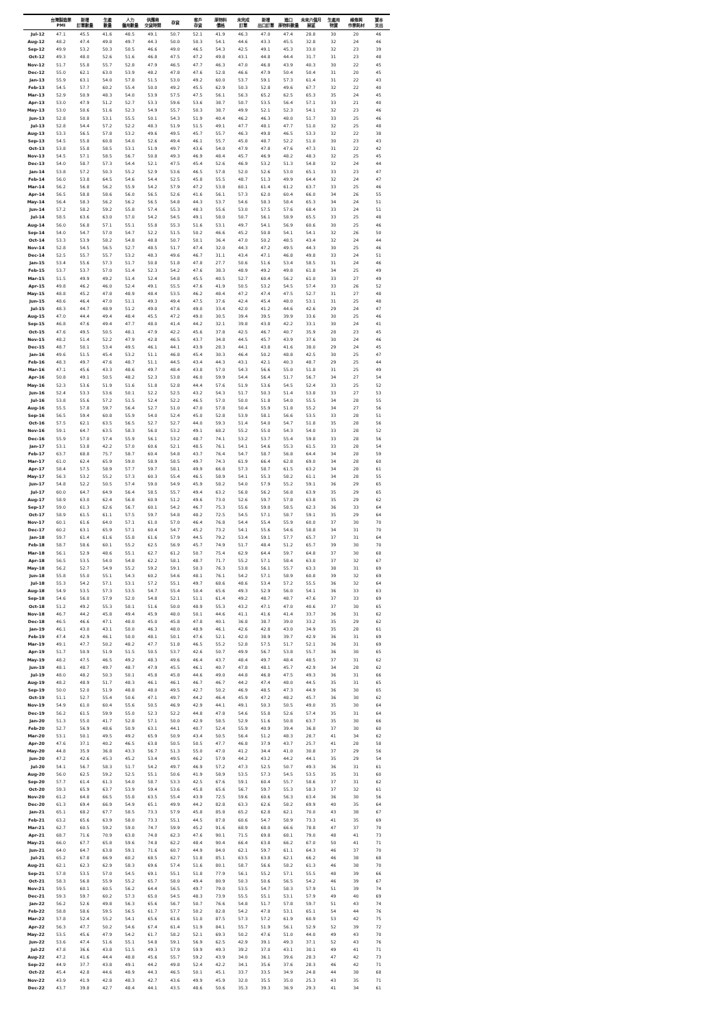| | 台灣製造業 PMI | 新增 訂單數量 | 生產 數量 | 人力 僱用數量 | 供應商 交貨時間 | 存貨 | 客戶 存貨 | 原物料 價格 | 未完成 訂單 | 新增 出口訂單 | 進口 原物料數量 | 未來六個月 展望 | 生產用 物資 | 維修與 作業耗材 | 資本 支出 |
| --- | --- | --- | --- | --- | --- | --- | --- | --- | --- | --- | --- | --- | --- | --- | --- |
| Jul-12 | 47.1 | 45.5 | 41.6 | 48.5 | 49.1 | 50.7 | 52.1 | 41.9 | 46.3 | 47.0 | 47.4 | 28.8 | 30 | 20 | 46 |
| Aug-12 | 48.2 | 47.4 | 49.8 | 49.7 | 44.3 | 50.0 | 50.3 | 54.1 | 44.6 | 43.3 | 45.5 | 32.8 | 32 | 24 | 46 |
| Sep-12 | 49.9 | 53.2 | 50.3 | 50.5 | 46.6 | 49.0 | 46.5 | 54.3 | 42.5 | 49.1 | 45.3 | 33.0 | 32 | 23 | 39 |
| Oct-12 | 49.3 | 48.0 | 52.6 | 51.6 | 46.8 | 47.5 | 47.2 | 49.8 | 43.1 | 44.8 | 44.4 | 31.7 | 31 | 23 | 48 |
| Nov-12 | 51.7 | 55.8 | 55.7 | 52.8 | 47.9 | 46.5 | 47.7 | 46.3 | 47.0 | 46.8 | 43.9 | 40.3 | 30 | 22 | 45 |
| Dec-12 | 55.0 | 62.1 | 63.0 | 53.9 | 48.2 | 47.8 | 47.6 | 52.8 | 46.6 | 47.9 | 50.4 | 50.4 | 31 | 20 | 45 |
| Jan-13 | 55.9 | 63.1 | 54.0 | 57.8 | 51.5 | 53.0 | 49.2 | 60.0 | 53.7 | 59.1 | 57.3 | 61.4 | 31 | 22 | 43 |
| Feb-13 | 54.5 | 57.7 | 60.2 | 55.4 | 50.0 | 49.2 | 45.5 | 62.9 | 50.3 | 52.8 | 49.6 | 67.7 | 32 | 22 | 40 |
| Mar-13 | 52.9 | 50.9 | 48.3 | 54.0 | 53.9 | 57.5 | 47.5 | 56.1 | 56.3 | 65.2 | 62.5 | 65.3 | 35 | 24 | 45 |
| Apr-13 | 53.0 | 47.9 | 51.2 | 52.7 | 53.3 | 59.6 | 53.6 | 38.7 | 50.7 | 53.5 | 56.4 | 57.1 | 33 | 21 | 40 |
| May-13 | 53.0 | 50.6 | 51.6 | 52.3 | 54.9 | 55.7 | 50.3 | 38.7 | 49.9 | 52.1 | 52.3 | 54.1 | 32 | 23 | 46 |
| Jun-13 | 52.8 | 50.8 | 53.1 | 55.5 | 50.1 | 54.3 | 51.9 | 40.4 | 46.2 | 46.3 | 48.0 | 51.7 | 33 | 25 | 46 |
| Jul-13 | 52.8 | 54.4 | 57.2 | 52.2 | 48.3 | 51.9 | 51.5 | 49.1 | 47.7 | 48.1 | 47.7 | 51.0 | 32 | 25 | 48 |
| Aug-13 | 53.3 | 56.5 | 57.8 | 53.2 | 49.6 | 49.5 | 45.7 | 55.7 | 46.3 | 49.8 | 46.5 | 53.3 | 32 | 22 | 38 |
| Sep-13 | 54.5 | 55.8 | 60.8 | 54.0 | 52.6 | 49.4 | 46.1 | 55.7 | 45.8 | 48.7 | 52.2 | 51.0 | 30 | 23 | 43 |
| Oct-13 | 53.8 | 55.8 | 58.5 | 53.1 | 51.9 | 49.7 | 43.6 | 54.0 | 47.9 | 47.8 | 47.6 | 47.3 | 31 | 22 | 42 |
| Nov-13 | 54.5 | 57.1 | 58.5 | 56.7 | 50.8 | 49.3 | 46.9 | 48.4 | 45.7 | 46.9 | 48.2 | 48.3 | 32 | 25 | 45 |
| Dec-13 | 54.0 | 58.7 | 57.3 | 54.4 | 52.1 | 47.5 | 45.4 | 52.6 | 46.9 | 53.2 | 51.3 | 54.8 | 32 | 24 | 44 |
| Jan-14 | 53.8 | 57.2 | 50.3 | 55.2 | 52.9 | 53.6 | 46.5 | 57.8 | 52.0 | 52.6 | 53.0 | 65.1 | 33 | 23 | 47 |
| Feb-14 | 56.0 | 53.8 | 64.5 | 54.6 | 54.4 | 52.5 | 45.8 | 55.5 | 48.7 | 51.3 | 49.9 | 64.4 | 32 | 24 | 47 |
| Mar-14 | 56.2 | 56.8 | 56.2 | 55.9 | 54.2 | 57.9 | 47.2 | 53.8 | 60.1 | 61.4 | 61.2 | 63.7 | 33 | 25 | 46 |
| Apr-14 | 56.5 | 58.8 | 58.6 | 56.0 | 56.5 | 52.6 | 41.6 | 56.1 | 57.3 | 62.0 | 60.4 | 66.0 | 34 | 26 | 55 |
| May-14 | 56.4 | 58.3 | 56.2 | 56.2 | 56.5 | 54.8 | 44.3 | 53.7 | 54.6 | 58.3 | 58.4 | 65.3 | 34 | 24 | 51 |
| Jun-14 | 57.2 | 58.2 | 59.2 | 55.8 | 57.4 | 55.3 | 48.3 | 55.6 | 53.0 | 57.5 | 57.6 | 68.4 | 33 | 24 | 51 |
| Jul-14 | 58.5 | 63.6 | 63.0 | 57.0 | 54.2 | 54.5 | 49.1 | 58.0 | 50.7 | 56.1 | 58.9 | 65.5 | 33 | 25 | 48 |
| Aug-14 | 56.0 | 56.8 | 57.1 | 55.1 | 55.8 | 55.3 | 51.6 | 53.1 | 49.7 | 54.1 | 56.9 | 60.6 | 30 | 25 | 46 |
| Sep-14 | 54.0 | 54.7 | 57.0 | 54.7 | 52.2 | 51.5 | 50.2 | 46.6 | 45.2 | 50.8 | 54.1 | 54.1 | 32 | 26 | 50 |
| Oct-14 | 53.3 | 53.9 | 58.2 | 54.8 | 48.8 | 50.7 | 50.1 | 36.4 | 47.0 | 50.2 | 48.5 | 43.4 | 32 | 24 | 44 |
| Nov-14 | 52.8 | 54.5 | 56.5 | 52.7 | 48.5 | 51.7 | 47.4 | 32.0 | 44.3 | 47.2 | 49.5 | 44.3 | 30 | 25 | 46 |
| Dec-14 | 52.5 | 55.7 | 55.7 | 53.2 | 48.3 | 49.6 | 46.7 | 31.1 | 43.4 | 47.1 | 46.8 | 49.8 | 33 | 24 | 51 |
| Jan-15 | 53.4 | 55.6 | 57.3 | 51.7 | 50.8 | 51.8 | 47.8 | 27.7 | 50.6 | 51.6 | 53.4 | 58.5 | 31 | 24 | 46 |
| Feb-15 | 53.7 | 53.7 | 57.0 | 51.4 | 52.3 | 54.2 | 47.6 | 38.3 | 48.9 | 49.2 | 49.8 | 61.8 | 34 | 25 | 49 |
| Mar-15 | 51.5 | 49.9 | 49.2 | 51.4 | 52.4 | 54.8 | 45.5 | 40.5 | 52.7 | 60.4 | 56.2 | 61.0 | 33 | 27 | 49 |
| Apr-15 | 49.8 | 46.2 | 46.0 | 52.4 | 49.1 | 55.5 | 47.6 | 41.9 | 50.5 | 53.2 | 54.5 | 57.4 | 33 | 26 | 52 |
| May-15 | 48.8 | 45.2 | 47.8 | 48.9 | 48.4 | 53.5 | 46.2 | 48.4 | 47.2 | 47.4 | 47.5 | 52.7 | 31 | 27 | 48 |
| Jun-15 | 48.6 | 46.4 | 47.0 | 51.1 | 49.3 | 49.4 | 47.5 | 37.6 | 42.4 | 45.4 | 48.0 | 53.1 | 31 | 25 | 48 |
| Jul-15 | 48.3 | 44.7 | 48.9 | 51.2 | 49.0 | 47.6 | 49.0 | 33.4 | 42.0 | 41.2 | 44.6 | 42.6 | 29 | 24 | 47 |
| Aug-15 | 47.0 | 44.4 | 49.4 | 48.4 | 45.5 | 47.2 | 49.0 | 30.5 | 39.4 | 39.5 | 39.9 | 33.6 | 30 | 25 | 46 |
| Sep-15 | 46.8 | 47.6 | 49.4 | 47.7 | 48.0 | 41.4 | 44.2 | 32.1 | 39.8 | 43.8 | 42.2 | 33.1 | 30 | 24 | 41 |
| Oct-15 | 47.6 | 49.5 | 50.5 | 48.1 | 47.9 | 42.2 | 45.6 | 37.8 | 42.5 | 46.7 | 40.7 | 35.9 | 28 | 23 | 45 |
| Nov-15 | 48.2 | 51.4 | 52.2 | 47.9 | 42.8 | 46.5 | 43.7 | 34.8 | 44.5 | 45.7 | 43.9 | 37.6 | 30 | 24 | 46 |
| Dec-15 | 48.7 | 50.1 | 53.4 | 49.5 | 46.1 | 44.1 | 43.9 | 28.3 | 44.1 | 43.8 | 41.6 | 38.0 | 29 | 24 | 45 |
| Jan-16 | 49.6 | 51.5 | 45.4 | 53.2 | 51.1 | 46.8 | 45.4 | 30.3 | 46.4 | 50.2 | 48.8 | 42.5 | 30 | 25 | 47 |
| Feb-16 | 48.3 | 49.7 | 47.6 | 48.7 | 51.1 | 44.5 | 43.4 | 44.3 | 43.1 | 42.1 | 40.3 | 48.7 | 29 | 25 | 44 |
| Mar-16 | 47.1 | 45.6 | 43.3 | 48.6 | 49.7 | 48.4 | 43.8 | 57.0 | 54.3 | 56.6 | 55.0 | 51.8 | 31 | 25 | 49 |
| Apr-16 | 50.8 | 49.1 | 50.5 | 48.2 | 52.3 | 53.8 | 46.0 | 59.9 | 54.4 | 56.4 | 51.7 | 56.7 | 34 | 27 | 54 |
| May-16 | 52.3 | 53.6 | 51.9 | 51.6 | 51.8 | 52.8 | 44.4 | 57.6 | 51.9 | 53.6 | 54.5 | 52.4 | 33 | 25 | 52 |
| Jun-16 | 52.4 | 53.3 | 53.6 | 50.1 | 52.2 | 52.5 | 43.2 | 54.3 | 51.7 | 50.3 | 51.4 | 53.8 | 33 | 27 | 53 |
| Jul-16 | 53.8 | 55.6 | 57.2 | 51.5 | 52.4 | 52.2 | 46.5 | 57.0 | 50.0 | 51.8 | 54.0 | 55.5 | 34 | 28 | 55 |
| Aug-16 | 55.5 | 57.8 | 59.7 | 56.4 | 52.7 | 51.0 | 47.0 | 57.8 | 50.4 | 55.9 | 51.8 | 55.2 | 34 | 27 | 56 |
| Sep-16 | 56.5 | 59.4 | 60.8 | 55.9 | 54.0 | 52.4 | 45.0 | 52.8 | 53.9 | 58.1 | 56.6 | 53.5 | 33 | 28 | 51 |
| Oct-16 | 57.5 | 62.1 | 63.5 | 56.5 | 52.7 | 52.7 | 44.0 | 59.3 | 51.4 | 54.0 | 54.7 | 51.8 | 35 | 28 | 56 |
| Nov-16 | 59.1 | 64.7 | 63.5 | 58.3 | 56.0 | 53.2 | 49.1 | 68.2 | 55.2 | 55.0 | 54.3 | 54.0 | 33 | 28 | 52 |
| Dec-16 | 55.9 | 57.0 | 57.4 | 55.9 | 56.1 | 53.2 | 48.7 | 74.1 | 53.2 | 53.7 | 55.4 | 59.8 | 33 | 28 | 56 |
| Jan-17 | 53.1 | 53.8 | 42.2 | 57.0 | 60.6 | 52.1 | 48.5 | 76.1 | 54.1 | 54.6 | 55.3 | 61.5 | 33 | 28 | 54 |
| Feb-17 | 63.7 | 68.8 | 75.7 | 58.7 | 60.4 | 54.8 | 43.7 | 76.4 | 54.7 | 58.7 | 56.8 | 64.4 | 34 | 28 | 59 |
| Mar-17 | 61.0 | 62.4 | 65.9 | 59.0 | 58.9 | 58.5 | 49.7 | 74.3 | 61.9 | 66.4 | 62.8 | 69.0 | 34 | 28 | 60 |
| Apr-17 | 58.4 | 57.5 | 58.9 | 57.7 | 59.7 | 58.1 | 49.9 | 66.8 | 57.3 | 58.7 | 61.5 | 63.2 | 34 | 28 | 61 |
| May-17 | 56.3 | 53.2 | 55.2 | 57.3 | 60.3 | 55.4 | 46.5 | 58.9 | 54.1 | 55.3 | 58.2 | 61.1 | 34 | 28 | 55 |
| Jun-17 | 54.8 | 52.2 | 50.5 | 57.4 | 59.0 | 54.9 | 45.9 | 58.2 | 54.0 | 57.9 | 55.2 | 59.1 | 36 | 29 | 65 |
| Jul-17 | 60.0 | 64.7 | 64.9 | 56.4 | 58.5 | 55.7 | 49.4 | 63.2 | 56.8 | 56.2 | 56.8 | 63.9 | 35 | 29 | 65 |
| Aug-17 | 58.9 | 63.0 | 62.4 | 56.8 | 60.9 | 51.2 | 49.6 | 73.0 | 52.6 | 59.7 | 57.8 | 63.8 | 35 | 29 | 62 |
| Sep-17 | 59.0 | 61.3 | 62.6 | 56.7 | 60.1 | 54.2 | 46.7 | 75.3 | 55.6 | 59.0 | 58.5 | 62.3 | 36 | 33 | 64 |
| Oct-17 | 58.9 | 61.5 | 61.1 | 57.5 | 59.7 | 54.8 | 48.2 | 72.5 | 54.5 | 57.1 | 58.7 | 59.1 | 35 | 29 | 64 |
| Nov-17 | 60.1 | 61.6 | 64.0 | 57.1 | 61.0 | 57.0 | 46.4 | 76.8 | 54.4 | 55.4 | 55.9 | 60.0 | 37 | 30 | 70 |
| Dec-17 | 60.2 | 63.1 | 65.9 | 57.1 | 60.4 | 54.7 | 45.2 | 73.2 | 54.1 | 55.6 | 54.6 | 58.8 | 34 | 31 | 70 |
| Jan-18 | 59.7 | 61.4 | 61.6 | 55.8 | 61.6 | 57.9 | 44.5 | 79.2 | 53.4 | 59.1 | 57.7 | 65.7 | 37 | 31 | 64 |
| Feb-18 | 58.7 | 58.6 | 60.1 | 55.2 | 62.5 | 56.9 | 45.7 | 74.9 | 51.7 | 48.4 | 51.2 | 65.7 | 39 | 30 | 70 |
| Mar-18 | 56.1 | 52.9 | 48.6 | 55.1 | 62.7 | 61.2 | 50.7 | 75.4 | 62.9 | 64.4 | 59.7 | 64.8 | 37 | 30 | 68 |
| Apr-18 | 56.5 | 53.5 | 54.0 | 54.8 | 62.2 | 58.1 | 48.7 | 71.7 | 55.2 | 57.1 | 58.4 | 63.0 | 37 | 32 | 67 |
| May-18 | 56.2 | 52.7 | 54.9 | 55.2 | 59.2 | 59.1 | 50.3 | 76.3 | 53.8 | 56.1 | 55.7 | 63.3 | 38 | 31 | 69 |
| Jun-18 | 55.8 | 55.0 | 55.1 | 54.3 | 60.2 | 54.6 | 48.1 | 76.1 | 54.2 | 57.1 | 58.9 | 60.8 | 39 | 32 | 69 |
| Jul-18 | 55.3 | 54.2 | 57.1 | 53.1 | 57.2 | 55.1 | 49.7 | 68.6 | 48.6 | 53.4 | 57.2 | 55.5 | 36 | 32 | 64 |
| Aug-18 | 54.9 | 53.5 | 57.3 | 53.5 | 54.7 | 55.4 | 50.4 | 65.6 | 49.3 | 52.9 | 56.0 | 54.1 | 36 | 33 | 63 |
| Sep-18 | 54.6 | 56.0 | 57.9 | 52.0 | 54.8 | 52.1 | 51.1 | 61.4 | 49.2 | 48.7 | 48.7 | 47.6 | 37 | 33 | 69 |
| Oct-18 | 51.2 | 49.2 | 55.3 | 50.1 | 51.6 | 50.0 | 48.9 | 55.3 | 43.2 | 47.1 | 47.0 | 40.6 | 37 | 30 | 65 |
| Nov-18 | 46.7 | 44.2 | 45.8 | 49.4 | 45.9 | 48.0 | 50.1 | 44.6 | 41.1 | 41.6 | 41.4 | 33.7 | 36 | 31 | 62 |
| Dec-18 | 46.5 | 46.6 | 47.1 | 48.0 | 45.0 | 45.8 | 47.8 | 40.1 | 36.8 | 38.7 | 39.0 | 33.2 | 35 | 29 | 62 |
| Jan-19 | 46.1 | 43.0 | 43.1 | 50.0 | 46.3 | 48.0 | 48.9 | 46.1 | 42.6 | 42.8 | 43.0 | 34.9 | 35 | 28 | 61 |
| Feb-19 | 47.4 | 42.9 | 46.1 | 50.0 | 48.1 | 50.1 | 47.6 | 52.1 | 42.0 | 38.9 | 39.7 | 42.9 | 36 | 31 | 69 |
| Mar-19 | 49.1 | 47.7 | 50.2 | 48.2 | 47.7 | 51.8 | 46.5 | 55.2 | 52.8 | 57.5 | 51.7 | 52.1 | 36 | 31 | 69 |
| Apr-19 | 51.7 | 50.9 | 51.9 | 51.5 | 50.5 | 53.7 | 42.6 | 50.7 | 49.9 | 56.7 | 53.8 | 55.7 | 36 | 30 | 65 |
| May-19 | 48.2 | 47.5 | 46.5 | 49.2 | 48.3 | 49.6 | 46.4 | 43.7 | 48.4 | 49.7 | 48.4 | 48.5 | 37 | 31 | 62 |
| Jun-19 | 48.1 | 48.7 | 49.7 | 48.7 | 47.9 | 45.5 | 46.1 | 40.7 | 47.8 | 48.1 | 45.7 | 42.9 | 34 | 28 | 62 |
| Jul-19 | 48.0 | 48.2 | 50.3 | 50.1 | 45.8 | 45.8 | 44.6 | 49.0 | 44.8 | 46.8 | 47.5 | 49.3 | 36 | 31 | 66 |
| Aug-19 | 48.2 | 48.9 | 51.7 | 48.3 | 46.1 | 46.1 | 46.7 | 46.7 | 44.2 | 47.4 | 48.0 | 44.5 | 35 | 31 | 65 |
| Sep-19 | 50.0 | 52.0 | 51.9 | 48.8 | 48.0 | 49.5 | 42.7 | 50.2 | 46.9 | 48.5 | 47.3 | 44.9 | 36 | 30 | 65 |
| Oct-19 | 51.1 | 52.7 | 55.4 | 50.6 | 47.1 | 49.7 | 44.2 | 46.4 | 45.9 | 47.2 | 48.2 | 45.7 | 36 | 30 | 62 |
| Nov-19 | 54.9 | 61.0 | 60.4 | 55.6 | 50.5 | 46.9 | 42.9 | 44.1 | 49.1 | 50.3 | 50.5 | 49.0 | 35 | 30 | 64 |
| Dec-19 | 56.2 | 61.5 | 59.9 | 55.0 | 52.3 | 52.2 | 44.8 | 47.8 | 54.6 | 55.8 | 52.6 | 57.4 | 35 | 31 | 64 |
| Jan-20 | 51.3 | 55.0 | 41.7 | 52.8 | 57.1 | 50.0 | 42.9 | 58.5 | 52.9 | 51.6 | 50.8 | 63.7 | 35 | 30 | 66 |
| Feb-20 | 52.7 | 56.9 | 48.6 | 50.9 | 63.1 | 44.1 | 40.7 | 52.4 | 55.9 | 40.9 | 39.4 | 36.8 | 37 | 30 | 60 |
| Mar-20 | 53.1 | 50.1 | 49.5 | 49.2 | 65.9 | 50.9 | 43.4 | 50.5 | 56.4 | 51.2 | 48.3 | 28.7 | 41 | 34 | 62 |
| Apr-20 | 47.6 | 37.1 | 40.2 | 46.5 | 63.8 | 50.5 | 50.5 | 47.7 | 46.8 | 37.9 | 43.7 | 25.7 | 41 | 28 | 58 |
| May-20 | 44.8 | 35.9 | 36.8 | 43.3 | 56.7 | 51.3 | 55.0 | 47.0 | 41.2 | 34.4 | 41.0 | 30.8 | 37 | 29 | 56 |
| Jun-20 | 47.2 | 42.6 | 45.3 | 45.2 | 53.4 | 49.5 | 46.2 | 57.9 | 44.2 | 43.2 | 44.2 | 44.1 | 35 | 29 | 54 |
| Jul-20 | 54.1 | 56.7 | 58.3 | 51.7 | 54.2 | 49.7 | 46.9 | 57.2 | 47.3 | 52.5 | 50.7 | 49.3 | 36 | 31 | 61 |
| Aug-20 | 56.0 | 62.5 | 59.2 | 52.5 | 55.1 | 50.6 | 41.9 | 58.9 | 53.5 | 57.3 | 54.5 | 53.5 | 35 | 31 | 60 |
| Sep-20 | 57.7 | 61.4 | 61.3 | 54.0 | 58.7 | 53.3 | 42.5 | 67.6 | 59.1 | 60.4 | 55.7 | 58.6 | 37 | 31 | 62 |
| Oct-20 | 59.3 | 65.9 | 63.7 | 53.9 | 59.4 | 53.6 | 45.8 | 65.6 | 56.7 | 59.7 | 55.3 | 58.3 | 37 | 32 | 61 |
| Nov-20 | 61.2 | 64.8 | 66.5 | 55.8 | 63.5 | 55.4 | 43.9 | 72.5 | 59.6 | 60.6 | 56.3 | 63.4 | 36 | 30 | 56 |
| Dec-20 | 61.3 | 69.4 | 66.9 | 54.9 | 65.1 | 49.9 | 44.2 | 82.8 | 63.3 | 62.6 | 58.2 | 69.9 | 40 | 35 | 64 |
| Jan-21 | 65.1 | 68.2 | 67.7 | 58.5 | 73.3 | 57.9 | 45.8 | 85.8 | 65.2 | 62.8 | 62.1 | 70.0 | 43 | 38 | 67 |
| Feb-21 | 63.2 | 65.6 | 63.9 | 58.0 | 73.3 | 55.1 | 44.5 | 87.8 | 60.6 | 54.7 | 58.9 | 73.3 | 41 | 35 | 69 |
| Mar-21 | 62.7 | 60.5 | 59.2 | 59.0 | 74.7 | 59.9 | 45.2 | 91.6 | 68.9 | 68.0 | 66.6 | 78.8 | 47 | 37 | 70 |
| Apr-21 | 68.7 | 71.6 | 70.9 | 63.8 | 74.8 | 62.3 | 47.6 | 90.1 | 71.5 | 69.8 | 68.1 | 79.0 | 48 | 41 | 73 |
| May-21 | 66.0 | 67.7 | 65.8 | 59.6 | 74.8 | 62.2 | 48.4 | 90.4 | 66.4 | 63.8 | 66.2 | 67.0 | 50 | 41 | 71 |
| Jun-21 | 64.0 | 64.7 | 63.8 | 59.1 | 71.6 | 60.7 | 44.9 | 84.0 | 62.1 | 59.7 | 61.1 | 64.3 | 46 | 37 | 70 |
| Jul-21 | 65.2 | 67.8 | 66.9 | 60.2 | 68.5 | 62.7 | 51.8 | 85.1 | 63.5 | 63.8 | 62.1 | 66.2 | 46 | 38 | 68 |
| Aug-21 | 62.1 | 62.3 | 62.9 | 58.3 | 69.6 | 57.4 | 51.6 | 80.1 | 58.7 | 56.6 | 58.2 | 61.3 | 46 | 38 | 70 |
| Sep-21 | 57.8 | 53.5 | 57.0 | 54.5 | 69.1 | 55.1 | 51.8 | 77.9 | 56.1 | 55.2 | 57.1 | 55.5 | 48 | 39 | 66 |
| Oct-21 | 58.3 | 56.8 | 55.9 | 55.2 | 65.7 | 58.0 | 49.4 | 80.9 | 50.3 | 50.6 | 56.5 | 54.2 | 46 | 39 | 67 |
| Nov-21 | 59.5 | 60.1 | 60.5 | 56.2 | 64.4 | 56.5 | 49.7 | 79.0 | 53.5 | 54.7 | 58.3 | 57.9 | 51 | 39 | 74 |
| Dec-21 | 59.3 | 59.7 | 60.2 | 57.3 | 65.0 | 54.5 | 48.3 | 73.9 | 55.5 | 55.1 | 53.1 | 57.9 | 49 | 40 | 69 |
| Jan-22 | 56.2 | 52.6 | 49.8 | 56.3 | 65.6 | 56.7 | 50.7 | 76.6 | 54.8 | 51.7 | 57.8 | 59.7 | 51 | 43 | 74 |
| Feb-22 | 58.8 | 58.6 | 59.5 | 56.5 | 61.7 | 57.7 | 50.2 | 82.8 | 54.2 | 47.8 | 53.1 | 65.1 | 54 | 44 | 76 |
| Mar-22 | 57.8 | 52.4 | 55.2 | 54.1 | 65.6 | 61.6 | 51.0 | 87.5 | 57.3 | 57.2 | 61.9 | 60.9 | 53 | 42 | 75 |
| Apr-22 | 56.3 | 47.7 | 50.2 | 54.6 | 67.4 | 61.4 | 51.9 | 84.1 | 55.7 | 51.9 | 56.1 | 52.9 | 52 | 39 | 72 |
| May-22 | 53.5 | 45.6 | 47.9 | 54.2 | 61.7 | 58.2 | 52.1 | 69.3 | 50.2 | 47.6 | 51.0 | 44.0 | 49 | 43 | 70 |
| Jun-22 | 53.6 | 47.4 | 51.6 | 55.1 | 54.8 | 59.1 | 56.9 | 62.5 | 42.9 | 39.1 | 49.3 | 37.1 | 52 | 43 | 76 |
| Jul-22 | 47.8 | 36.6 | 43.8 | 51.5 | 49.3 | 57.9 | 59.9 | 49.3 | 39.2 | 37.0 | 43.1 | 30.1 | 49 | 41 | 71 |
| Aug-22 | 47.2 | 41.6 | 44.4 | 48.8 | 45.6 | 55.7 | 59.2 | 43.9 | 34.0 | 36.1 | 39.6 | 28.3 | 47 | 42 | 73 |
| Sep-22 | 44.9 | 37.7 | 43.8 | 49.1 | 44.2 | 49.8 | 52.4 | 42.2 | 34.1 | 35.6 | 37.6 | 28.3 | 46 | 42 | 71 |
| Oct-22 | 45.4 | 42.8 | 44.6 | 48.9 | 44.3 | 46.5 | 50.1 | 45.1 | 33.7 | 33.5 | 34.9 | 24.8 | 44 | 38 | 68 |
| Nov-22 | 43.9 | 41.9 | 42.8 | 48.3 | 42.7 | 43.6 | 49.9 | 45.9 | 32.0 | 35.5 | 35.0 | 25.3 | 43 | 35 | 71 |
| Dec-22 | 43.7 | 39.8 | 42.7 | 48.4 | 44.1 | 43.5 | 48.6 | 50.6 | 35.3 | 39.3 | 36.9 | 29.3 | 41 | 34 | 61 |